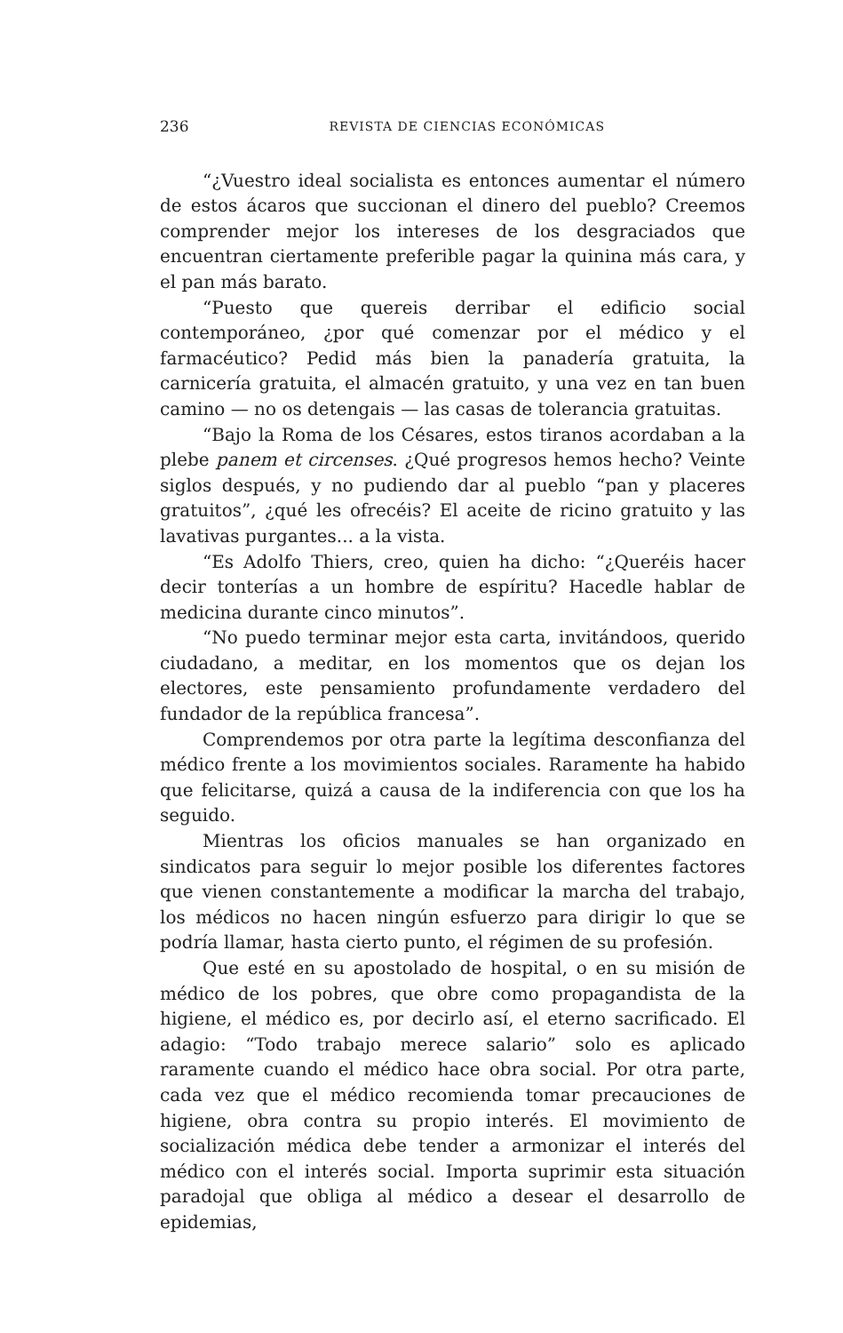236 REVISTA DE CIENCIAS ECONÓMICAS
“¿Vuestro ideal socialista es entonces aumentar el número de estos ácaros que succionan el dinero del pueblo? Creemos comprender mejor los intereses de los desgraciados que encuentran ciertamente preferible pagar la quinina más cara, y el pan más barato.
“Puesto que quereis derribar el edificio social contemporáneo, ¿por qué comenzar por el médico y el farmacéutico? Pedid más bien la panadería gratuita, la carnicería gratuita, el almacén gratuito, y una vez en tan buen camino — no os detengais — las casas de tolerancia gratuitas.
“Bajo la Roma de los Césares, estos tiranos acordaban a la plebe panem et circenses. ¿Qué progresos hemos hecho? Veinte siglos después, y no pudiendo dar al pueblo “pan y placeres gratuitos”, ¿qué les ofrecéis? El aceite de ricino gratuito y las lavativas purgantes... a la vista.
“Es Adolfo Thiers, creo, quien ha dicho: “¿Queréis hacer decir tonterías a un hombre de espíritu? Hacedle hablar de medicina durante cinco minutos”.
“No puedo terminar mejor esta carta, invitándoos, querido ciudadano, a meditar, en los momentos que os dejan los electores, este pensamiento profundamente verdadero del fundador de la república francesa”.
Comprendemos por otra parte la legítima desconfianza del médico frente a los movimientos sociales. Raramente ha habido que felicitarse, quizá a causa de la indiferencia con que los ha seguido.
Mientras los oficios manuales se han organizado en sindicatos para seguir lo mejor posible los diferentes factores que vienen constantemente a modificar la marcha del trabajo, los médicos no hacen ningún esfuerzo para dirigir lo que se podría llamar, hasta cierto punto, el régimen de su profesión.
Que esté en su apostolado de hospital, o en su misión de médico de los pobres, que obre como propagandista de la higiene, el médico es, por decirlo así, el eterno sacrificado. El adagio: “Todo trabajo merece salario” solo es aplicado raramente cuando el médico hace obra social. Por otra parte, cada vez que el médico recomienda tomar precauciones de higiene, obra contra su propio interés. El movimiento de socialización médica debe tender a armonizar el interés del médico con el interés social. Importa suprimir esta situación paradojal que obliga al médico a desear el desarrollo de epidemias,